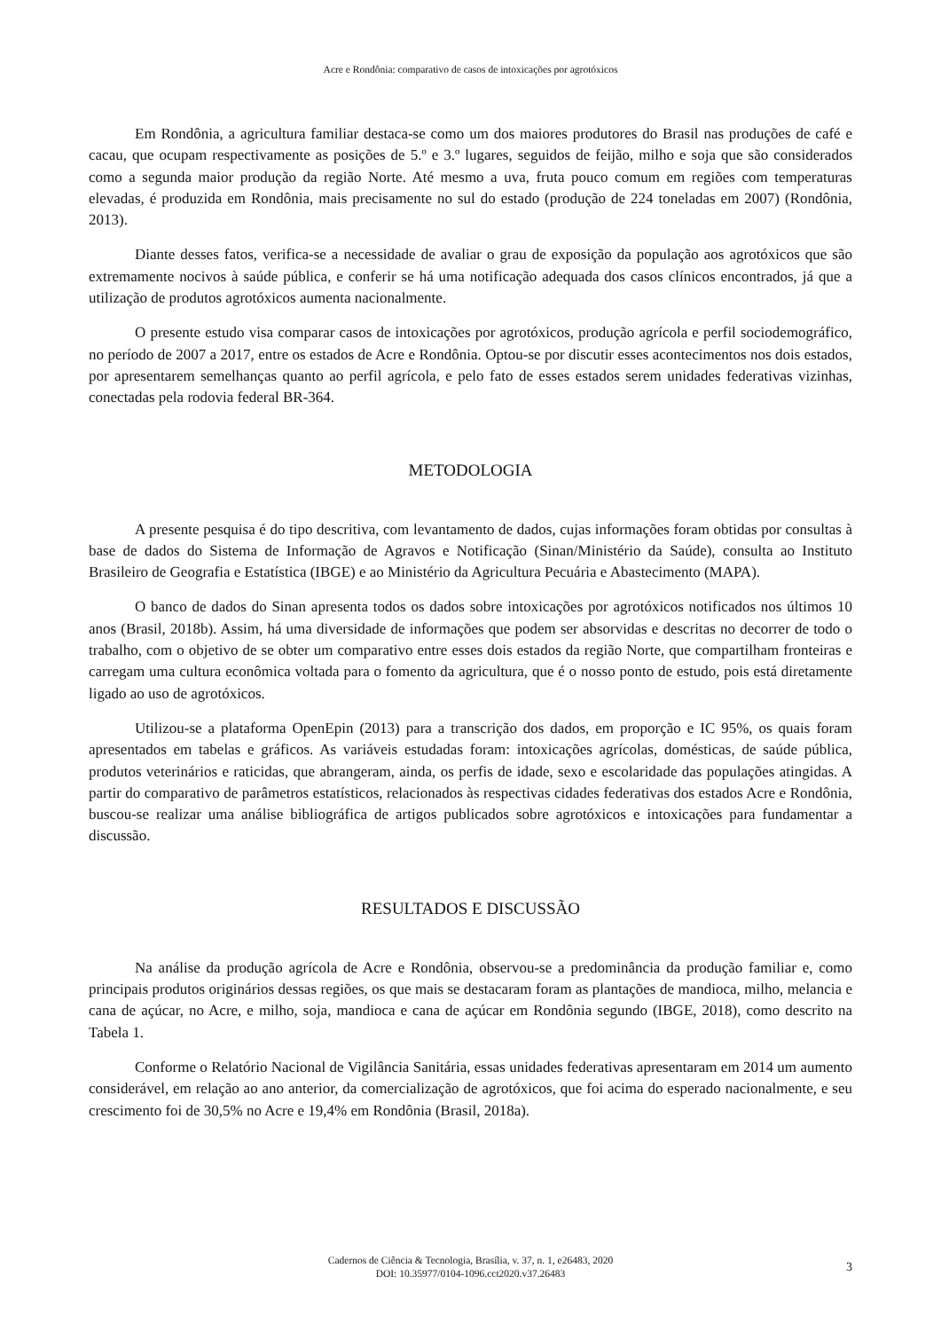Acre e Rondônia: comparativo de casos de intoxicações por agrotóxicos
Em Rondônia, a agricultura familiar destaca-se como um dos maiores produtores do Brasil nas produções de café e cacau, que ocupam respectivamente as posições de 5.º e 3.º lugares, seguidos de feijão, milho e soja que são considerados como a segunda maior produção da região Norte. Até mesmo a uva, fruta pouco comum em regiões com temperaturas elevadas, é produzida em Rondônia, mais precisamente no sul do estado (produção de 224 toneladas em 2007) (Rondônia, 2013).
Diante desses fatos, verifica-se a necessidade de avaliar o grau de exposição da população aos agrotóxicos que são extremamente nocivos à saúde pública, e conferir se há uma notificação adequada dos casos clínicos encontrados, já que a utilização de produtos agrotóxicos aumenta nacionalmente.
O presente estudo visa comparar casos de intoxicações por agrotóxicos, produção agrícola e perfil sociodemográfico, no período de 2007 a 2017, entre os estados de Acre e Rondônia. Optou-se por discutir esses acontecimentos nos dois estados, por apresentarem semelhanças quanto ao perfil agrícola, e pelo fato de esses estados serem unidades federativas vizinhas, conectadas pela rodovia federal BR-364.
METODOLOGIA
A presente pesquisa é do tipo descritiva, com levantamento de dados, cujas informações foram obtidas por consultas à base de dados do Sistema de Informação de Agravos e Notificação (Sinan/Ministério da Saúde), consulta ao Instituto Brasileiro de Geografia e Estatística (IBGE) e ao Ministério da Agricultura Pecuária e Abastecimento (MAPA).
O banco de dados do Sinan apresenta todos os dados sobre intoxicações por agrotóxicos notificados nos últimos 10 anos (Brasil, 2018b). Assim, há uma diversidade de informações que podem ser absorvidas e descritas no decorrer de todo o trabalho, com o objetivo de se obter um comparativo entre esses dois estados da região Norte, que compartilham fronteiras e carregam uma cultura econômica voltada para o fomento da agricultura, que é o nosso ponto de estudo, pois está diretamente ligado ao uso de agrotóxicos.
Utilizou-se a plataforma OpenEpin (2013) para a transcrição dos dados, em proporção e IC 95%, os quais foram apresentados em tabelas e gráficos. As variáveis estudadas foram: intoxicações agrícolas, domésticas, de saúde pública, produtos veterinários e raticidas, que abrangeram, ainda, os perfis de idade, sexo e escolaridade das populações atingidas. A partir do comparativo de parâmetros estatísticos, relacionados às respectivas cidades federativas dos estados Acre e Rondônia, buscou-se realizar uma análise bibliográfica de artigos publicados sobre agrotóxicos e intoxicações para fundamentar a discussão.
RESULTADOS E DISCUSSÃO
Na análise da produção agrícola de Acre e Rondônia, observou-se a predominância da produção familiar e, como principais produtos originários dessas regiões, os que mais se destacaram foram as plantações de mandioca, milho, melancia e cana de açúcar, no Acre, e milho, soja, mandioca e cana de açúcar em Rondônia segundo (IBGE, 2018), como descrito na Tabela 1.
Conforme o Relatório Nacional de Vigilância Sanitária, essas unidades federativas apresentaram em 2014 um aumento considerável, em relação ao ano anterior, da comercialização de agrotóxicos, que foi acima do esperado nacionalmente, e seu crescimento foi de 30,5% no Acre e 19,4% em Rondônia (Brasil, 2018a).
Cadernos de Ciência & Tecnologia, Brasília, v. 37, n. 1, e26483, 2020
DOI: 10.35977/0104-1096.cct2020.v37.26483
3